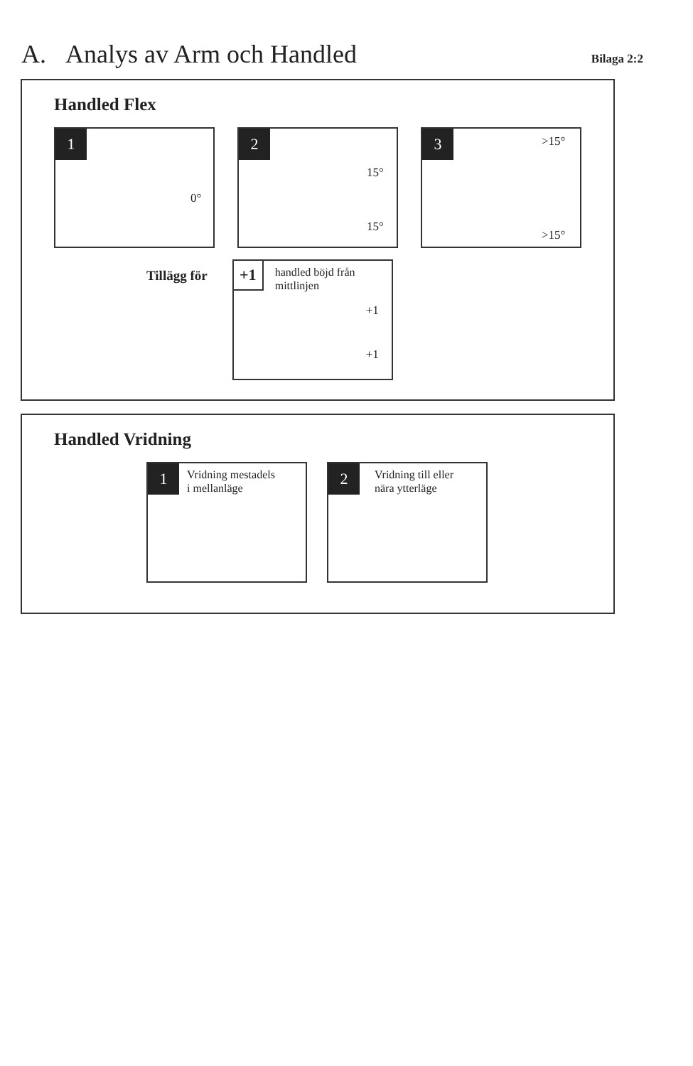A. Analys av Arm och Handled
Bilaga 2:2
Handled Flex
1
0°
2
15°
15°
3
>15°
>15°
Tillägg för
+1
handled böjd från
mittlinjen
+1
+1
Handled Vridning
1
Vridning mestadels
i mellanläge
2
Vridning till eller
nära ytterläge